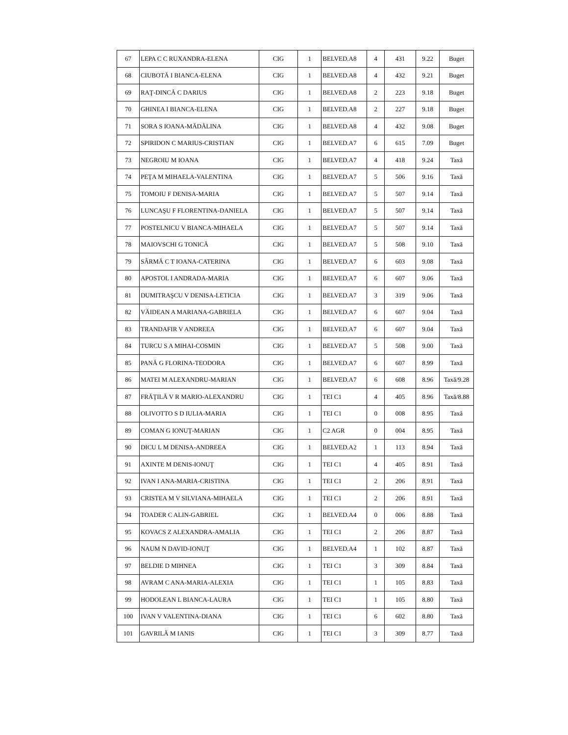| 67 | LEPA C C RUXANDRA-ELENA | CIG | 1 | BELVED.A8 | 4 | 431 | 9.22 | Buget |
| 68 | CIUBOTĂ I BIANCA-ELENA | CIG | 1 | BELVED.A8 | 4 | 432 | 9.21 | Buget |
| 69 | RAŢ-DINCĂ C DARIUS | CIG | 1 | BELVED.A8 | 2 | 223 | 9.18 | Buget |
| 70 | GHINEA I BIANCA-ELENA | CIG | 1 | BELVED.A8 | 2 | 227 | 9.18 | Buget |
| 71 | SORA S IOANA-MĂDĂLINA | CIG | 1 | BELVED.A8 | 4 | 432 | 9.08 | Buget |
| 72 | SPIRIDON C MARIUS-CRISTIAN | CIG | 1 | BELVED.A7 | 6 | 615 | 7.09 | Buget |
| 73 | NEGROIU M IOANA | CIG | 1 | BELVED.A7 | 4 | 418 | 9.24 | Taxă |
| 74 | PEŢA M MIHAELA-VALENTINA | CIG | 1 | BELVED.A7 | 5 | 506 | 9.16 | Taxă |
| 75 | TOMOIU F DENISA-MARIA | CIG | 1 | BELVED.A7 | 5 | 507 | 9.14 | Taxă |
| 76 | LUNCAŞU F FLORENTINA-DANIELA | CIG | 1 | BELVED.A7 | 5 | 507 | 9.14 | Taxă |
| 77 | POSTELNICU V BIANCA-MIHAELA | CIG | 1 | BELVED.A7 | 5 | 507 | 9.14 | Taxă |
| 78 | MAIOVSCHI G TONICĂ | CIG | 1 | BELVED.A7 | 5 | 508 | 9.10 | Taxă |
| 79 | SÂRMĂ C T IOANA-CATERINA | CIG | 1 | BELVED.A7 | 6 | 603 | 9.08 | Taxă |
| 80 | APOSTOL I ANDRADA-MARIA | CIG | 1 | BELVED.A7 | 6 | 607 | 9.06 | Taxă |
| 81 | DUMITRAŞCU V DENISA-LETICIA | CIG | 1 | BELVED.A7 | 3 | 319 | 9.06 | Taxă |
| 82 | VĂIDEAN A MARIANA-GABRIELA | CIG | 1 | BELVED.A7 | 6 | 607 | 9.04 | Taxă |
| 83 | TRANDAFIR V ANDREEA | CIG | 1 | BELVED.A7 | 6 | 607 | 9.04 | Taxă |
| 84 | TURCU S A MIHAI-COSMIN | CIG | 1 | BELVED.A7 | 5 | 508 | 9.00 | Taxă |
| 85 | PANĂ G FLORINA-TEODORA | CIG | 1 | BELVED.A7 | 6 | 607 | 8.99 | Taxă |
| 86 | MATEI M ALEXANDRU-MARIAN | CIG | 1 | BELVED.A7 | 6 | 608 | 8.96 | Taxă/9.28 |
| 87 | FRĂŢILĂ V R MARIO-ALEXANDRU | CIG | 1 | TEI C1 | 4 | 405 | 8.96 | Taxă/8.88 |
| 88 | OLIVOTTO S D IULIA-MARIA | CIG | 1 | TEI C1 | 0 | 008 | 8.95 | Taxă |
| 89 | COMAN G IONUŢ-MARIAN | CIG | 1 | C2 AGR | 0 | 004 | 8.95 | Taxă |
| 90 | DICU L M DENISA-ANDREEA | CIG | 1 | BELVED.A2 | 1 | 113 | 8.94 | Taxă |
| 91 | AXINTE M DENIS-IONUŢ | CIG | 1 | TEI C1 | 4 | 405 | 8.91 | Taxă |
| 92 | IVAN I ANA-MARIA-CRISTINA | CIG | 1 | TEI C1 | 2 | 206 | 8.91 | Taxă |
| 93 | CRISTEA M V SILVIANA-MIHAELA | CIG | 1 | TEI C1 | 2 | 206 | 8.91 | Taxă |
| 94 | TOADER C ALIN-GABRIEL | CIG | 1 | BELVED.A4 | 0 | 006 | 8.88 | Taxă |
| 95 | KOVACS Z ALEXANDRA-AMALIA | CIG | 1 | TEI C1 | 2 | 206 | 8.87 | Taxă |
| 96 | NAUM N DAVID-IONUŢ | CIG | 1 | BELVED.A4 | 1 | 102 | 8.87 | Taxă |
| 97 | BELDIE D MIHNEA | CIG | 1 | TEI C1 | 3 | 309 | 8.84 | Taxă |
| 98 | AVRAM C ANA-MARIA-ALEXIA | CIG | 1 | TEI C1 | 1 | 105 | 8.83 | Taxă |
| 99 | HODOLEAN L BIANCA-LAURA | CIG | 1 | TEI C1 | 1 | 105 | 8.80 | Taxă |
| 100 | IVAN V VALENTINA-DIANA | CIG | 1 | TEI C1 | 6 | 602 | 8.80 | Taxă |
| 101 | GAVRILĂ M IANIS | CIG | 1 | TEI C1 | 3 | 309 | 8.77 | Taxă |